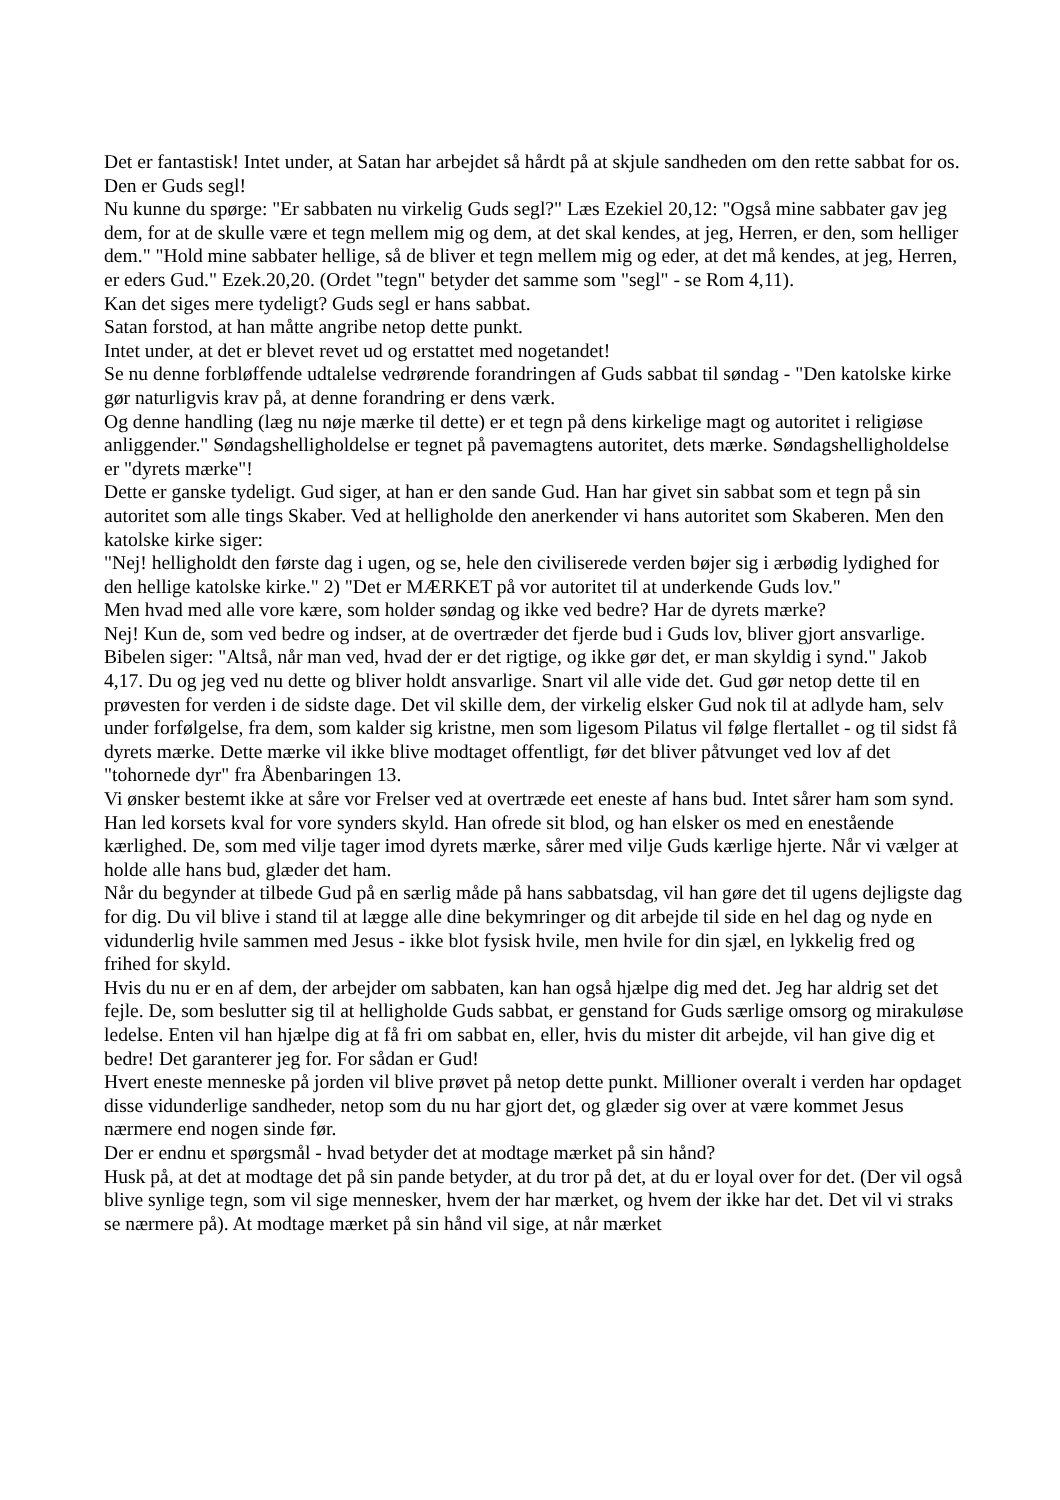Det er fantastisk! Intet under, at Satan har arbejdet så hårdt på at skjule sandheden om den rette sabbat for os. Den er Guds segl!
Nu kunne du spørge: "Er sabbaten nu virkelig Guds segl?" Læs Ezekiel 20,12: "Også mine sabbater gav jeg dem, for at de skulle være et tegn mellem mig og dem, at det skal kendes, at jeg, Herren, er den, som helliger dem." "Hold mine sabbater hellige, så de bliver et tegn mellem mig og eder, at det må kendes, at jeg, Herren, er eders Gud." Ezek.20,20. (Ordet "tegn" betyder det samme som "segl" - se Rom 4,11).
Kan det siges mere tydeligt? Guds segl er hans sabbat.
Satan forstod, at han måtte angribe netop dette punkt.
Intet under, at det er blevet revet ud og erstattet med nogetandet!
Se nu denne forbløffende udtalelse vedrørende forandringen af Guds sabbat til søndag - "Den katolske kirke gør naturligvis krav på, at denne forandring er dens værk.
Og denne handling (læg nu nøje mærke til dette) er et tegn på dens kirkelige magt og autoritet i religiøse anliggender." Søndagshelligholdelse er tegnet på pavemagtens autoritet, dets mærke. Søndagshelligholdelse er "dyrets mærke"!
Dette er ganske tydeligt. Gud siger, at han er den sande Gud. Han har givet sin sabbat som et tegn på sin autoritet som alle tings Skaber. Ved at helligholde den anerkender vi hans autoritet som Skaberen. Men den katolske kirke siger:
"Nej! helligholdt den første dag i ugen, og se, hele den civiliserede verden bøjer sig i ærbødig lydighed for den hellige katolske kirke." 2) "Det er MÆRKET på vor autoritet til at underkende Guds lov."
Men hvad med alle vore kære, som holder søndag og ikke ved bedre? Har de dyrets mærke?
Nej! Kun de, som ved bedre og indser, at de overtræder det fjerde bud i Guds lov, bliver gjort ansvarlige. Bibelen siger: "Altså, når man ved, hvad der er det rigtige, og ikke gør det, er man skyldig i synd." Jakob 4,17. Du og jeg ved nu dette og bliver holdt ansvarlige. Snart vil alle vide det. Gud gør netop dette til en prøvesten for verden i de sidste dage. Det vil skille dem, der virkelig elsker Gud nok til at adlyde ham, selv under forfølgelse, fra dem, som kalder sig kristne, men som ligesom Pilatus vil følge flertallet - og til sidst få dyrets mærke. Dette mærke vil ikke blive modtaget offentligt, før det bliver påtvunget ved lov af det "tohornede dyr" fra Åbenbaringen 13.
Vi ønsker bestemt ikke at såre vor Frelser ved at overtræde eet eneste af hans bud. Intet sårer ham som synd. Han led korsets kval for vore synders skyld. Han ofrede sit blod, og han elsker os med en enestående kærlighed. De, som med vilje tager imod dyrets mærke, sårer med vilje Guds kærlige hjerte. Når vi vælger at holde alle hans bud, glæder det ham.
Når du begynder at tilbede Gud på en særlig måde på hans sabbatsdag, vil han gøre det til ugens dejligste dag for dig. Du vil blive i stand til at lægge alle dine bekymringer og dit arbejde til side en hel dag og nyde en vidunderlig hvile sammen med Jesus - ikke blot fysisk hvile, men hvile for din sjæl, en lykkelig fred og frihed for skyld.
Hvis du nu er en af dem, der arbejder om sabbaten, kan han også hjælpe dig med det. Jeg har aldrig set det fejle. De, som beslutter sig til at helligholde Guds sabbat, er genstand for Guds særlige omsorg og mirakuløse ledelse. Enten vil han hjælpe dig at få fri om sabbat en, eller, hvis du mister dit arbejde, vil han give dig et bedre! Det garanterer jeg for. For sådan er Gud!
Hvert eneste menneske på jorden vil blive prøvet på netop dette punkt. Millioner overalt i verden har opdaget disse vidunderlige sandheder, netop som du nu har gjort det, og glæder sig over at være kommet Jesus nærmere end nogen sinde før.
Der er endnu et spørgsmål - hvad betyder det at modtage mærket på sin hånd?
Husk på, at det at modtage det på sin pande betyder, at du tror på det, at du er loyal over for det. (Der vil også blive synlige tegn, som vil sige mennesker, hvem der har mærket, og hvem der ikke har det. Det vil vi straks se nærmere på). At modtage mærket på sin hånd vil sige, at når mærket